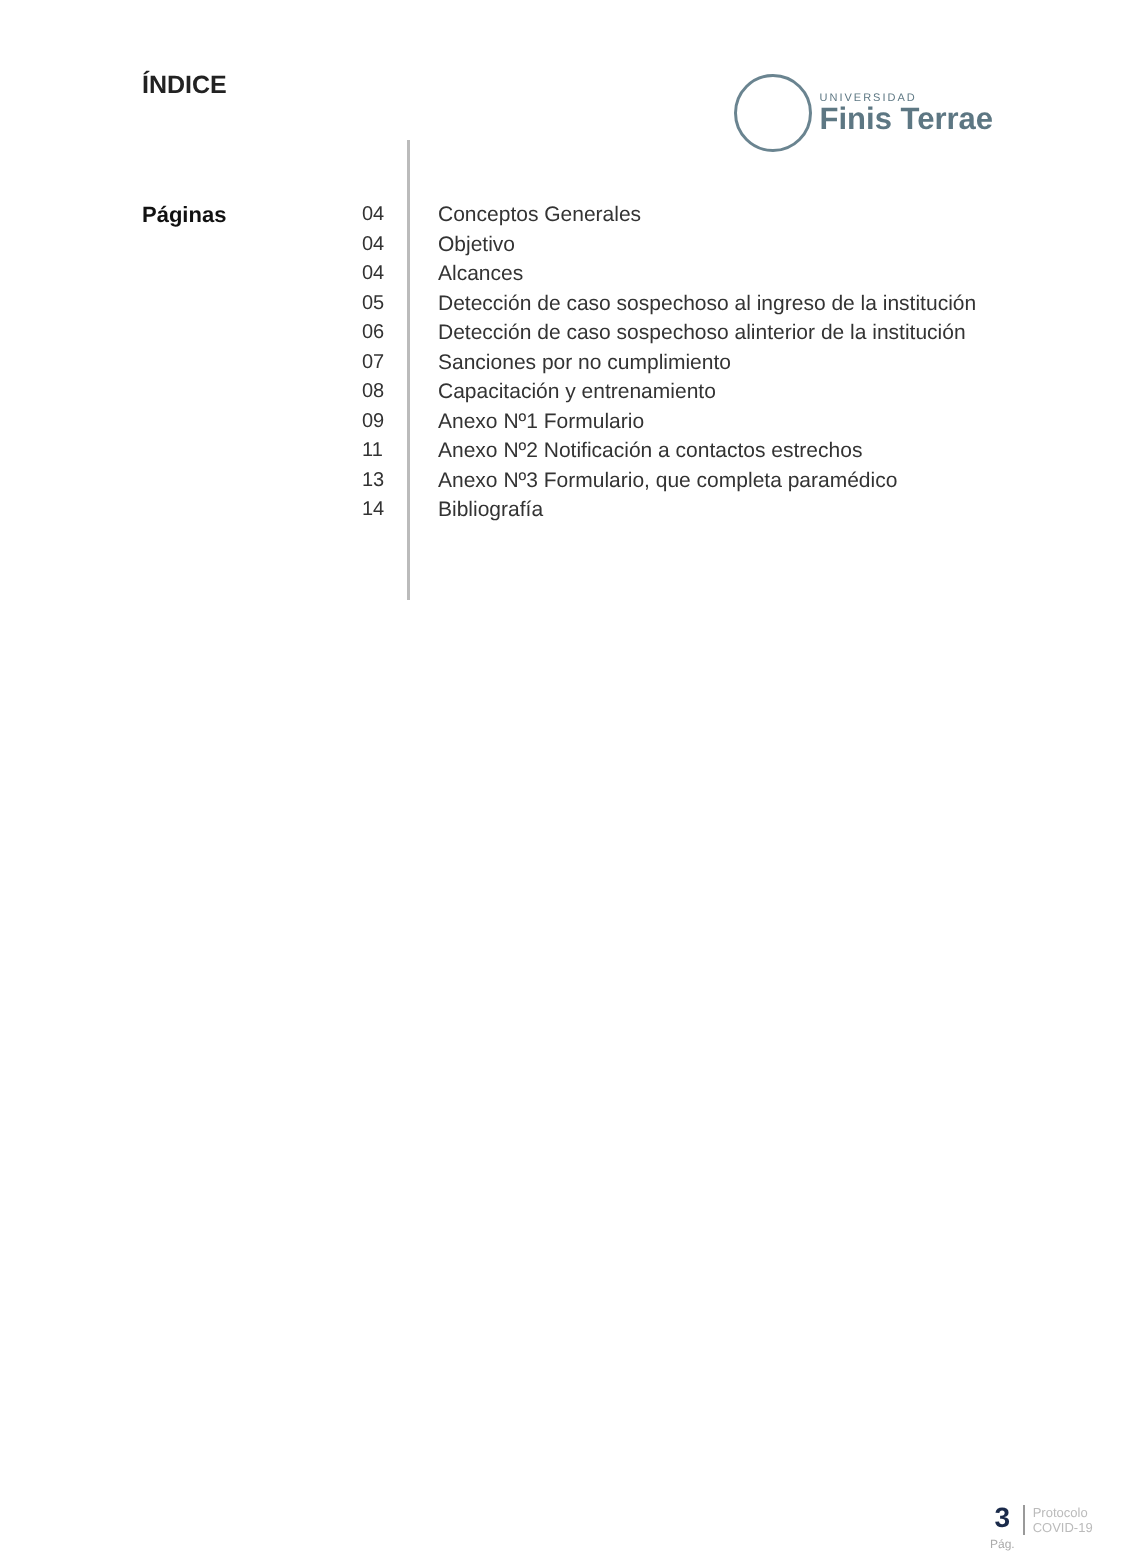ÍNDICE
UNIVERSIDAD
Finis Terrae
Páginas
04
04
04
05
06
07
08
09
11
13
14
Conceptos Generales
Objetivo
Alcances
Detección de caso sospechoso al ingreso de la institución
Detección de caso sospechoso alinterior de la institución
Sanciones por no cumplimiento
Capacitación y entrenamiento
Anexo Nº1 Formulario
Anexo Nº2 Notificación a contactos estrechos
Anexo Nº3 Formulario, que completa paramédico
Bibliografía
3
Pág.
Protocolo
COVID-19